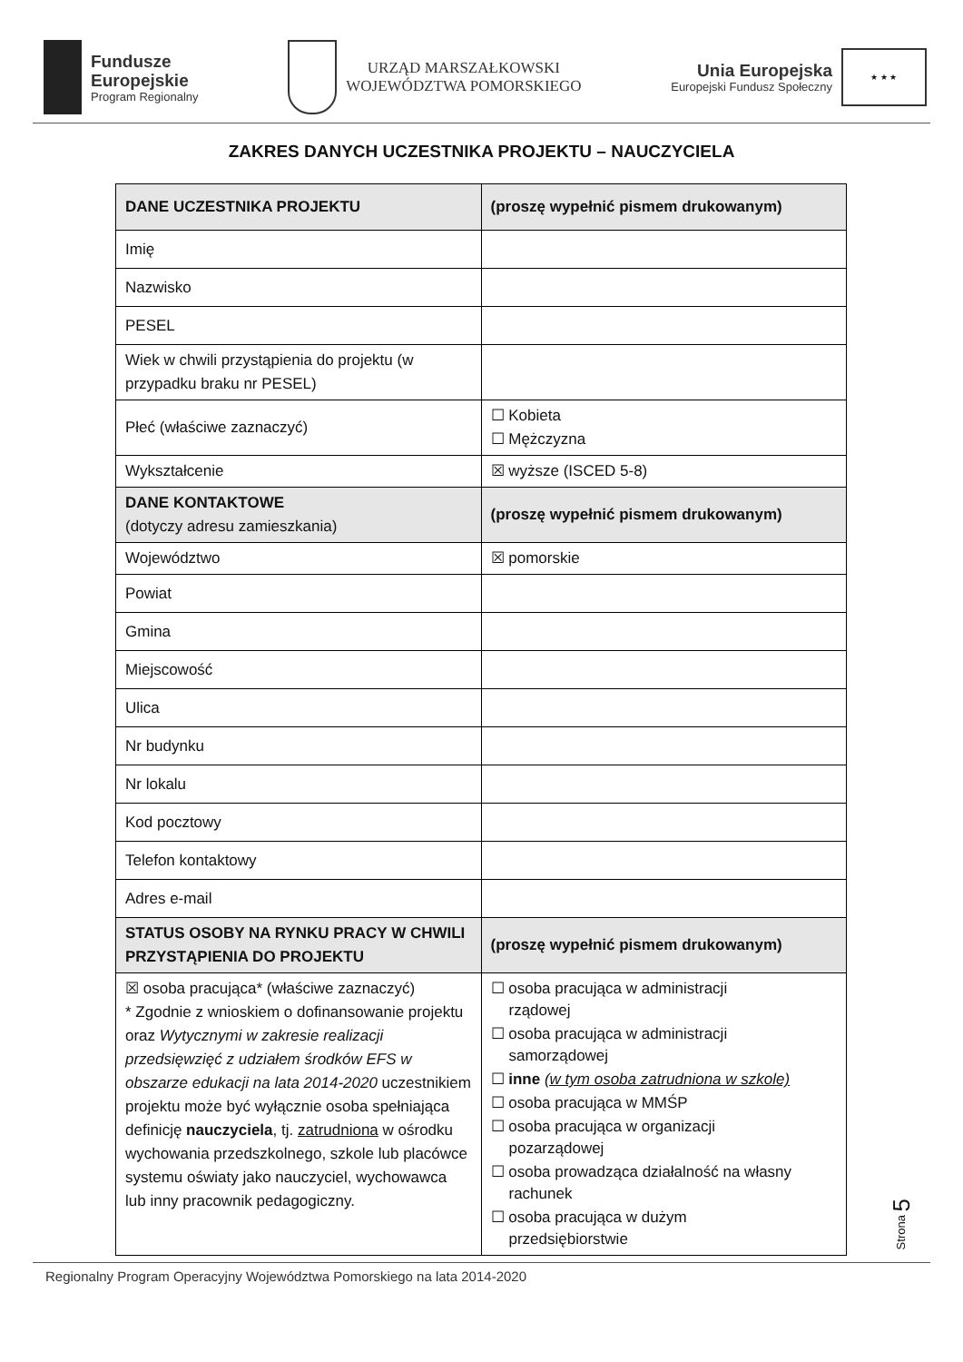Fundusze
Europejskie
Program Regionalny
URZĄD MARSZAŁKOWSKI
WOJEWÓDZTWA POMORSKIEGO
Unia Europejska
Europejski Fundusz Społeczny
★ ★ ★
ZAKRES DANYCH UCZESTNIKA PROJEKTU – NAUCZYCIELA
| DANE UCZESTNIKA PROJEKTU | (proszę wypełnić pismem drukowanym) |
| Imię | |
| Nazwisko | |
| PESEL | |
| Wiek w chwili przystąpienia do projektu (w przypadku braku nr PESEL) | |
| Płeć (właściwe zaznaczyć) | ☐ Kobieta ☐ Mężczyzna |
| Wykształcenie | ☒ wyższe (ISCED 5-8) |
| DANE KONTAKTOWE (dotyczy adresu zamieszkania) | (proszę wypełnić pismem drukowanym) |
| Województwo | ☒ pomorskie |
| Powiat | |
| Gmina | |
| Miejscowość | |
| Ulica | |
| Nr budynku | |
| Nr lokalu | |
| Kod pocztowy | |
| Telefon kontaktowy | |
| Adres e-mail | |
| STATUS OSOBY NA RYNKU PRACY W CHWILI PRZYSTĄPIENIA DO PROJEKTU | (proszę wypełnić pismem drukowanym) |
| ☒ osoba pracująca* (właściwe zaznaczyć) * Zgodnie z wnioskiem o dofinansowanie projektu oraz Wytycznymi w zakresie realizacji przedsięwzięć z udziałem środków EFS w obszarze edukacji na lata 2014-2020 uczestnikiem projektu może być wyłącznie osoba spełniająca definicję nauczyciela , tj. zatrudniona w ośrodku wychowania przedszkolnego, szkole lub placówce systemu oświaty jako nauczyciel, wychowawca lub inny pracownik pedagogiczny. | ☐ osoba pracująca w administracji rządowej ☐ osoba pracująca w administracji samorządowej ☐ inne (w tym osoba zatrudniona w szkole) ☐ osoba pracująca w MMŚP ☐ osoba pracująca w organizacji pozarządowej ☐ osoba prowadząca działalność na własny rachunek ☐ osoba pracująca w dużym przedsiębiorstwie |
Strona 5
Regionalny Program Operacyjny Województwa Pomorskiego na lata 2014-2020